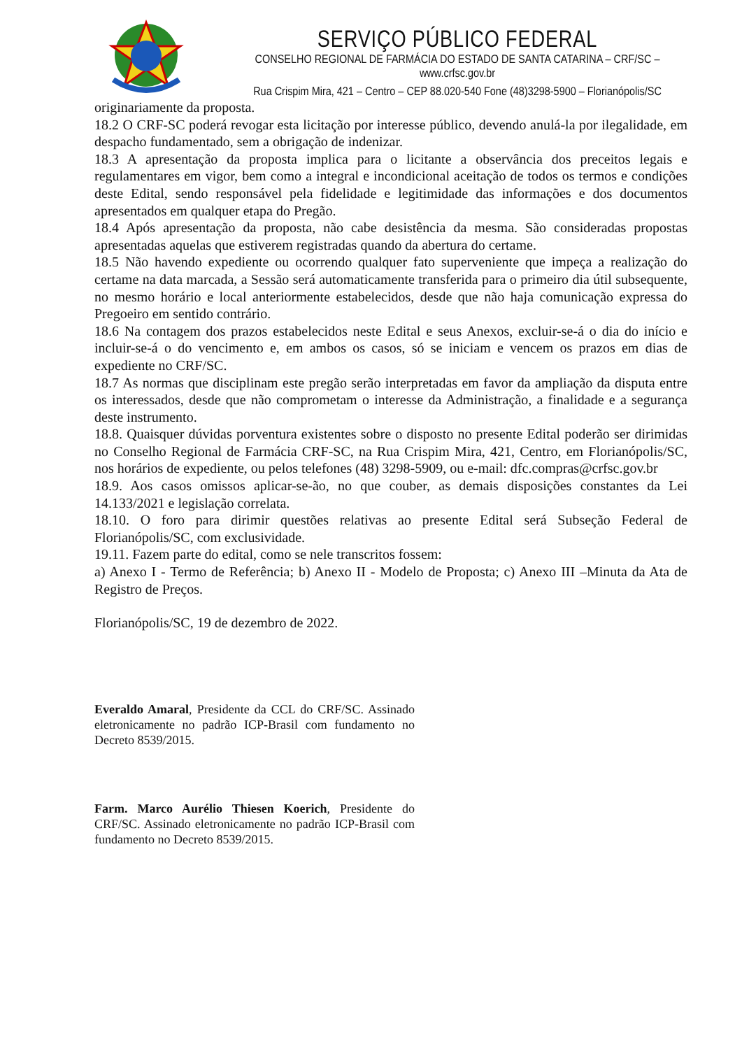SERVIÇO PÚBLICO FEDERAL
CONSELHO REGIONAL DE FARMÁCIA DO ESTADO DE SANTA CATARINA – CRF/SC – www.crfsc.gov.br
Rua Crispim Mira, 421 – Centro – CEP 88.020-540 Fone (48)3298-5900 – Florianópolis/SC
originariamente da proposta.
18.2 O CRF-SC poderá revogar esta licitação por interesse público, devendo anulá-la por ilegalidade, em despacho fundamentado, sem a obrigação de indenizar.
18.3 A apresentação da proposta implica para o licitante a observância dos preceitos legais e regulamentares em vigor, bem como a integral e incondicional aceitação de todos os termos e condições deste Edital, sendo responsável pela fidelidade e legitimidade das informações e dos documentos apresentados em qualquer etapa do Pregão.
18.4 Após apresentação da proposta, não cabe desistência da mesma. São consideradas propostas apresentadas aquelas que estiverem registradas quando da abertura do certame.
18.5 Não havendo expediente ou ocorrendo qualquer fato superveniente que impeça a realização do certame na data marcada, a Sessão será automaticamente transferida para o primeiro dia útil subsequente, no mesmo horário e local anteriormente estabelecidos, desde que não haja comunicação expressa do Pregoeiro em sentido contrário.
18.6 Na contagem dos prazos estabelecidos neste Edital e seus Anexos, excluir-se-á o dia do início e incluir-se-á o do vencimento e, em ambos os casos, só se iniciam e vencem os prazos em dias de expediente no CRF/SC.
18.7 As normas que disciplinam este pregão serão interpretadas em favor da ampliação da disputa entre os interessados, desde que não comprometam o interesse da Administração, a finalidade e a segurança deste instrumento.
18.8. Quaisquer dúvidas porventura existentes sobre o disposto no presente Edital poderão ser dirimidas no Conselho Regional de Farmácia CRF-SC, na Rua Crispim Mira, 421, Centro, em Florianópolis/SC, nos horários de expediente, ou pelos telefones (48) 3298-5909, ou e-mail: dfc.compras@crfsc.gov.br
18.9. Aos casos omissos aplicar-se-ão, no que couber, as demais disposições constantes da Lei 14.133/2021 e legislação correlata.
18.10. O foro para dirimir questões relativas ao presente Edital será Subseção Federal de Florianópolis/SC, com exclusividade.
19.11. Fazem parte do edital, como se nele transcritos fossem:
a) Anexo I - Termo de Referência; b) Anexo II - Modelo de Proposta; c) Anexo III –Minuta da Ata de Registro de Preços.
Florianópolis/SC, 19 de dezembro de 2022.
Everaldo Amaral, Presidente da CCL do CRF/SC. Assinado eletronicamente no padrão ICP-Brasil com fundamento no Decreto 8539/2015.
Farm. Marco Aurélio Thiesen Koerich, Presidente do CRF/SC. Assinado eletronicamente no padrão ICP-Brasil com fundamento no Decreto 8539/2015.